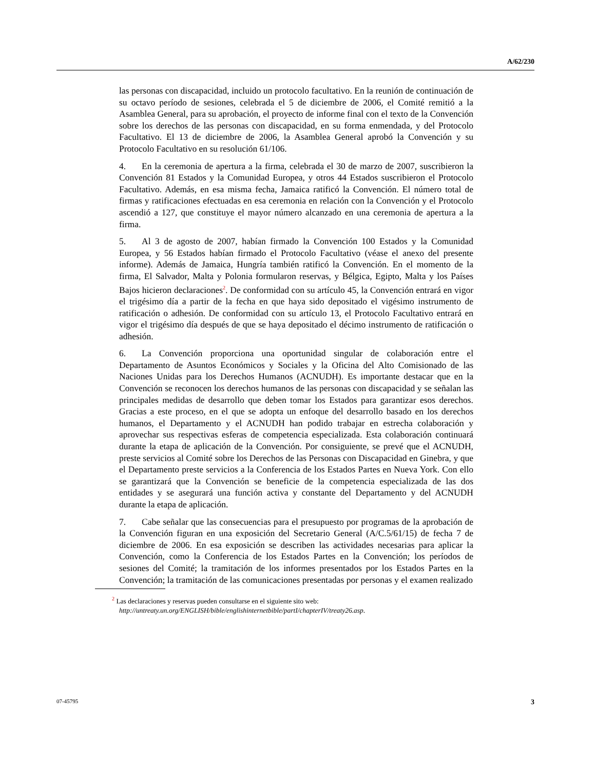A/62/230
las personas con discapacidad, incluido un protocolo facultativo. En la reunión de continuación de su octavo período de sesiones, celebrada el 5 de diciembre de 2006, el Comité remitió a la Asamblea General, para su aprobación, el proyecto de informe final con el texto de la Convención sobre los derechos de las personas con discapacidad, en su forma enmendada, y del Protocolo Facultativo. El 13 de diciembre de 2006, la Asamblea General aprobó la Convención y su Protocolo Facultativo en su resolución 61/106.
4. En la ceremonia de apertura a la firma, celebrada el 30 de marzo de 2007, suscribieron la Convención 81 Estados y la Comunidad Europea, y otros 44 Estados suscribieron el Protocolo Facultativo. Además, en esa misma fecha, Jamaica ratificó la Convención. El número total de firmas y ratificaciones efectuadas en esa ceremonia en relación con la Convención y el Protocolo ascendió a 127, que constituye el mayor número alcanzado en una ceremonia de apertura a la firma.
5. Al 3 de agosto de 2007, habían firmado la Convención 100 Estados y la Comunidad Europea, y 56 Estados habían firmado el Protocolo Facultativo (véase el anexo del presente informe). Además de Jamaica, Hungría también ratificó la Convención. En el momento de la firma, El Salvador, Malta y Polonia formularon reservas, y Bélgica, Egipto, Malta y los Países Bajos hicieron declaraciones<sup>2</sup>. De conformidad con su artículo 45, la Convención entrará en vigor el trigésimo día a partir de la fecha en que haya sido depositado el vigésimo instrumento de ratificación o adhesión. De conformidad con su artículo 13, el Protocolo Facultativo entrará en vigor el trigésimo día después de que se haya depositado el décimo instrumento de ratificación o adhesión.
6. La Convención proporciona una oportunidad singular de colaboración entre el Departamento de Asuntos Económicos y Sociales y la Oficina del Alto Comisionado de las Naciones Unidas para los Derechos Humanos (ACNUDH). Es importante destacar que en la Convención se reconocen los derechos humanos de las personas con discapacidad y se señalan las principales medidas de desarrollo que deben tomar los Estados para garantizar esos derechos. Gracias a este proceso, en el que se adopta un enfoque del desarrollo basado en los derechos humanos, el Departamento y el ACNUDH han podido trabajar en estrecha colaboración y aprovechar sus respectivas esferas de competencia especializada. Esta colaboración continuará durante la etapa de aplicación de la Convención. Por consiguiente, se prevé que el ACNUDH, preste servicios al Comité sobre los Derechos de las Personas con Discapacidad en Ginebra, y que el Departamento preste servicios a la Conferencia de los Estados Partes en Nueva York. Con ello se garantizará que la Convención se beneficie de la competencia especializada de las dos entidades y se asegurará una función activa y constante del Departamento y del ACNUDH durante la etapa de aplicación.
7. Cabe señalar que las consecuencias para el presupuesto por programas de la aprobación de la Convención figuran en una exposición del Secretario General (A/C.5/61/15) de fecha 7 de diciembre de 2006. En esa exposición se describen las actividades necesarias para aplicar la Convención, como la Conferencia de los Estados Partes en la Convención; los períodos de sesiones del Comité; la tramitación de los informes presentados por los Estados Partes en la Convención; la tramitación de las comunicaciones presentadas por personas y el examen realizado
<sup>2</sup> Las declaraciones y reservas pueden consultarse en el siguiente sito web:
http://untreaty.un.org/ENGLISH/bible/englishinternetbible/partI/chapterIV/treaty26.asp.
07-45795 3